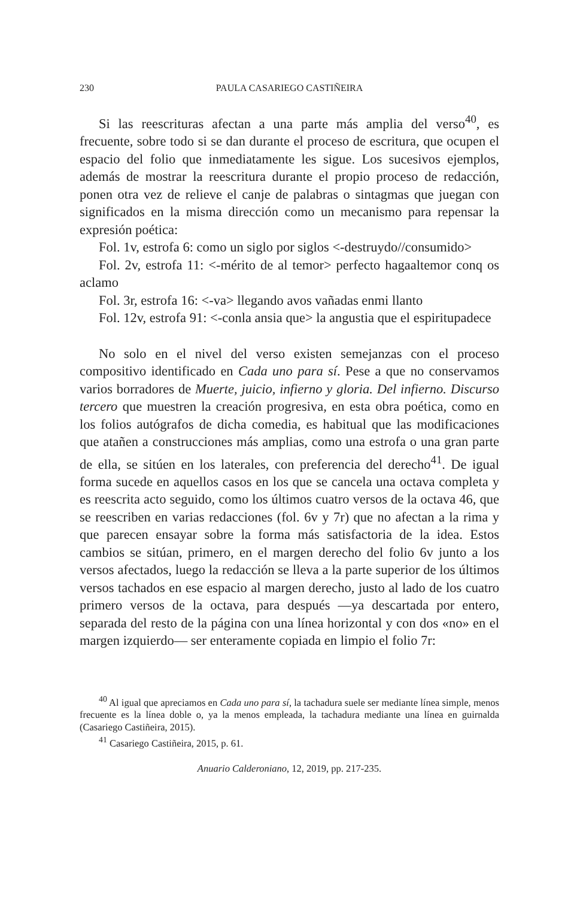230 PAULA CASARIEGO CASTIÑEIRA
Si las reescrituras afectan a una parte más amplia del verso<sup>40</sup>, es frecuente, sobre todo si se dan durante el proceso de escritura, que ocupen el espacio del folio que inmediatamente les sigue. Los sucesivos ejemplos, además de mostrar la reescritura durante el propio proceso de redacción, ponen otra vez de relieve el canje de palabras o sintagmas que juegan con significados en la misma dirección como un mecanismo para repensar la expresión poética:
Fol. 1v, estrofa 6: como un siglo por siglos <-destruydo//consumido>
Fol. 2v, estrofa 11: <-mérito de al temor> perfecto hagaaltemor conq os aclamo
Fol. 3r, estrofa 16: <-va> llegando avos vañadas enmi llanto
Fol. 12v, estrofa 91: <-conla ansia que> la angustia que el espiritupadece
No solo en el nivel del verso existen semejanzas con el proceso compositivo identificado en Cada uno para sí. Pese a que no conservamos varios borradores de Muerte, juicio, infierno y gloria. Del infierno. Discurso tercero que muestren la creación progresiva, en esta obra poética, como en los folios autógrafos de dicha comedia, es habitual que las modificaciones que atañen a construcciones más amplias, como una estrofa o una gran parte de ella, se sitúen en los laterales, con preferencia del derecho<sup>41</sup>. De igual forma sucede en aquellos casos en los que se cancela una octava completa y es reescrita acto seguido, como los últimos cuatro versos de la octava 46, que se reescriben en varias redacciones (fol. 6v y 7r) que no afectan a la rima y que parecen ensayar sobre la forma más satisfactoria de la idea. Estos cambios se sitúan, primero, en el margen derecho del folio 6v junto a los versos afectados, luego la redacción se lleva a la parte superior de los últimos versos tachados en ese espacio al margen derecho, justo al lado de los cuatro primero versos de la octava, para después —ya descartada por entero, separada del resto de la página con una línea horizontal y con dos «no» en el margen izquierdo— ser enteramente copiada en limpio el folio 7r:
<sup>40</sup> Al igual que apreciamos en Cada uno para sí, la tachadura suele ser mediante línea simple, menos frecuente es la línea doble o, ya la menos empleada, la tachadura mediante una línea en guirnalda (Casariego Castiñeira, 2015).
<sup>41</sup> Casariego Castiñeira, 2015, p. 61.
Anuario Calderoniano, 12, 2019, pp. 217-235.